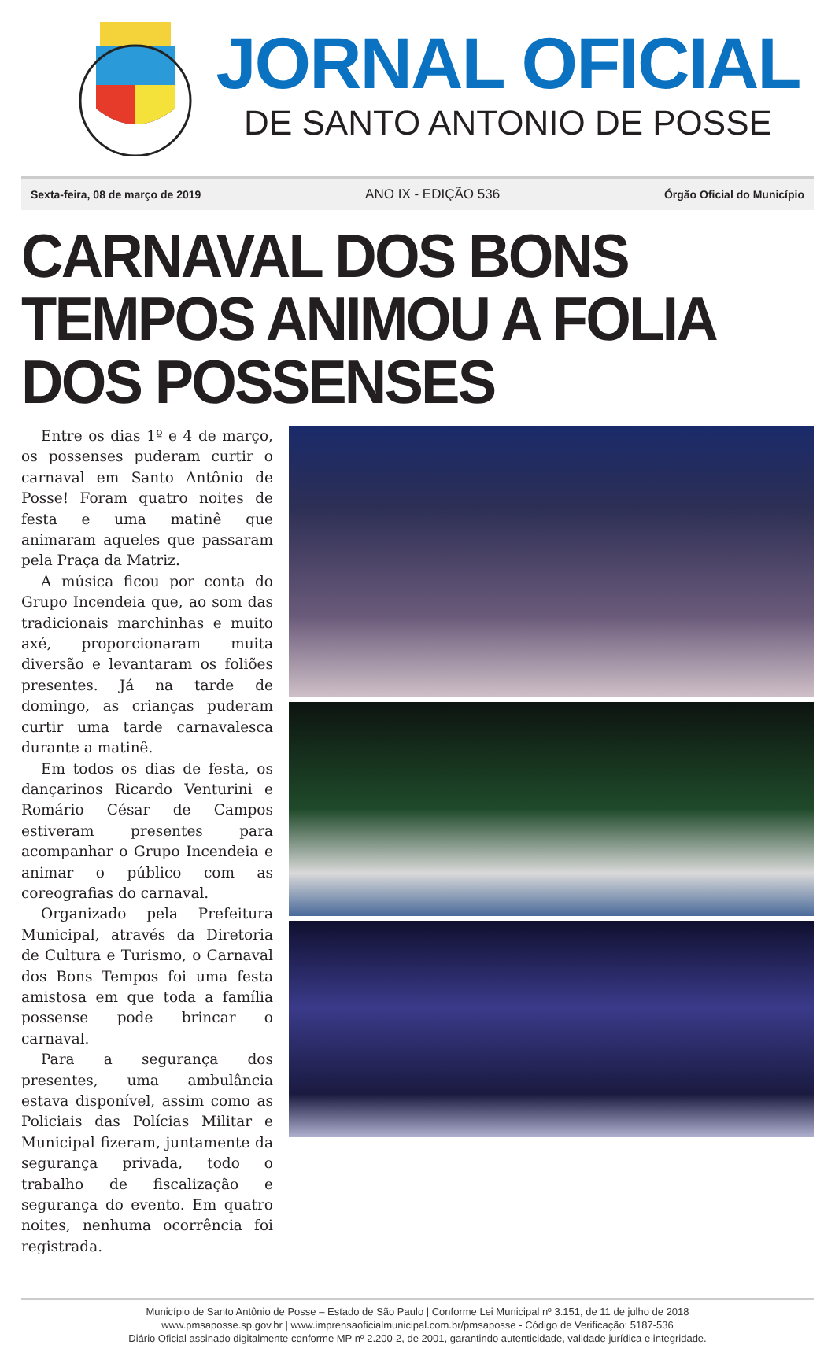JORNAL OFICIAL
DE SANTO ANTONIO DE POSSE
Sexta-feira, 08 de março de 2019 ANO IX - EDIÇÃO 536 Órgão Oficial do Município
CARNAVAL DOS BONS TEMPOS ANIMOU A FOLIA DOS POSSENSES
Entre os dias 1º e 4 de março, os possenses puderam curtir o carnaval em Santo Antônio de Posse! Foram quatro noites de festa e uma matinê que animaram aqueles que passaram pela Praça da Matriz.
A música ficou por conta do Grupo Incendeia que, ao som das tradicionais marchinhas e muito axé, proporcionaram muita diversão e levantaram os foliões presentes. Já na tarde de domingo, as crianças puderam curtir uma tarde carnavalesca durante a matinê.
Em todos os dias de festa, os dançarinos Ricardo Venturini e Romário César de Campos estiveram presentes para acompanhar o Grupo Incendeia e animar o público com as coreografias do carnaval.
Organizado pela Prefeitura Municipal, através da Diretoria de Cultura e Turismo, o Carnaval dos Bons Tempos foi uma festa amistosa em que toda a família possense pode brincar o carnaval.
Para a segurança dos presentes, uma ambulância estava disponível, assim como as Policiais das Polícias Militar e Municipal fizeram, juntamente da segurança privada, todo o trabalho de fiscalização e segurança do evento. Em quatro noites, nenhuma ocorrência foi registrada.
Município de Santo Antônio de Posse – Estado de São Paulo | Conforme Lei Municipal nº 3.151, de 11 de julho de 2018
www.pmsaposse.sp.gov.br | www.imprensaoficialmunicipal.com.br/pmsaposse - Código de Verificação: 5187-536
Diário Oficial assinado digitalmente conforme MP nº 2.200-2, de 2001, garantindo autenticidade, validade jurídica e integridade.